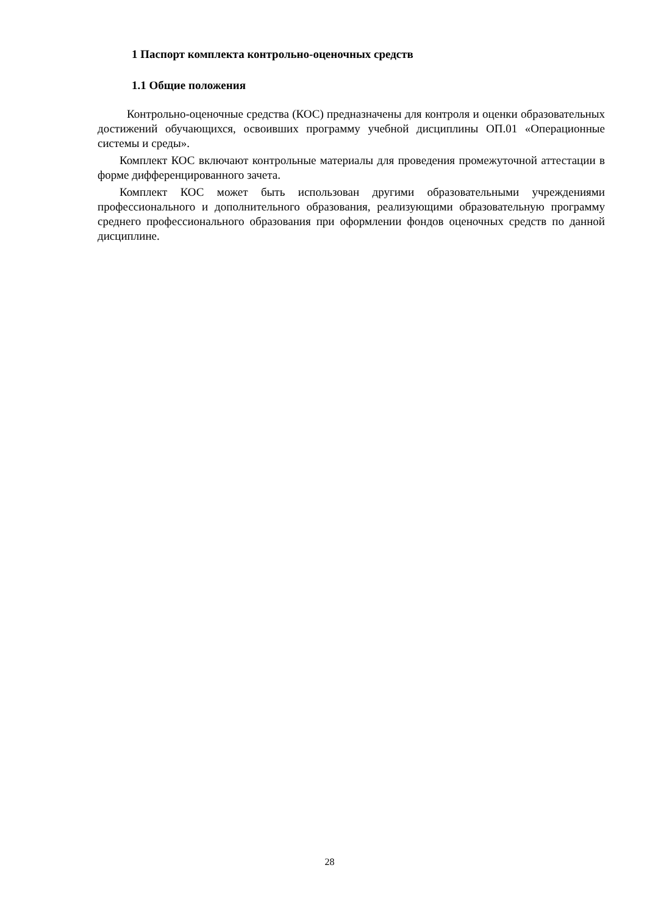1 Паспорт комплекта контрольно-оценочных средств
1.1 Общие положения
Контрольно-оценочные средства (КОС) предназначены для контроля и оценки образовательных достижений обучающихся, освоивших программу учебной дисциплины ОП.01 «Операционные системы и среды».
Комплект КОС включают контрольные материалы для проведения промежуточной аттестации в форме дифференцированного зачета.
Комплект КОС может быть использован другими образовательными учреждениями профессионального и дополнительного образования, реализующими образовательную программу среднего профессионального образования при оформлении фондов оценочных средств по данной дисциплине.
28